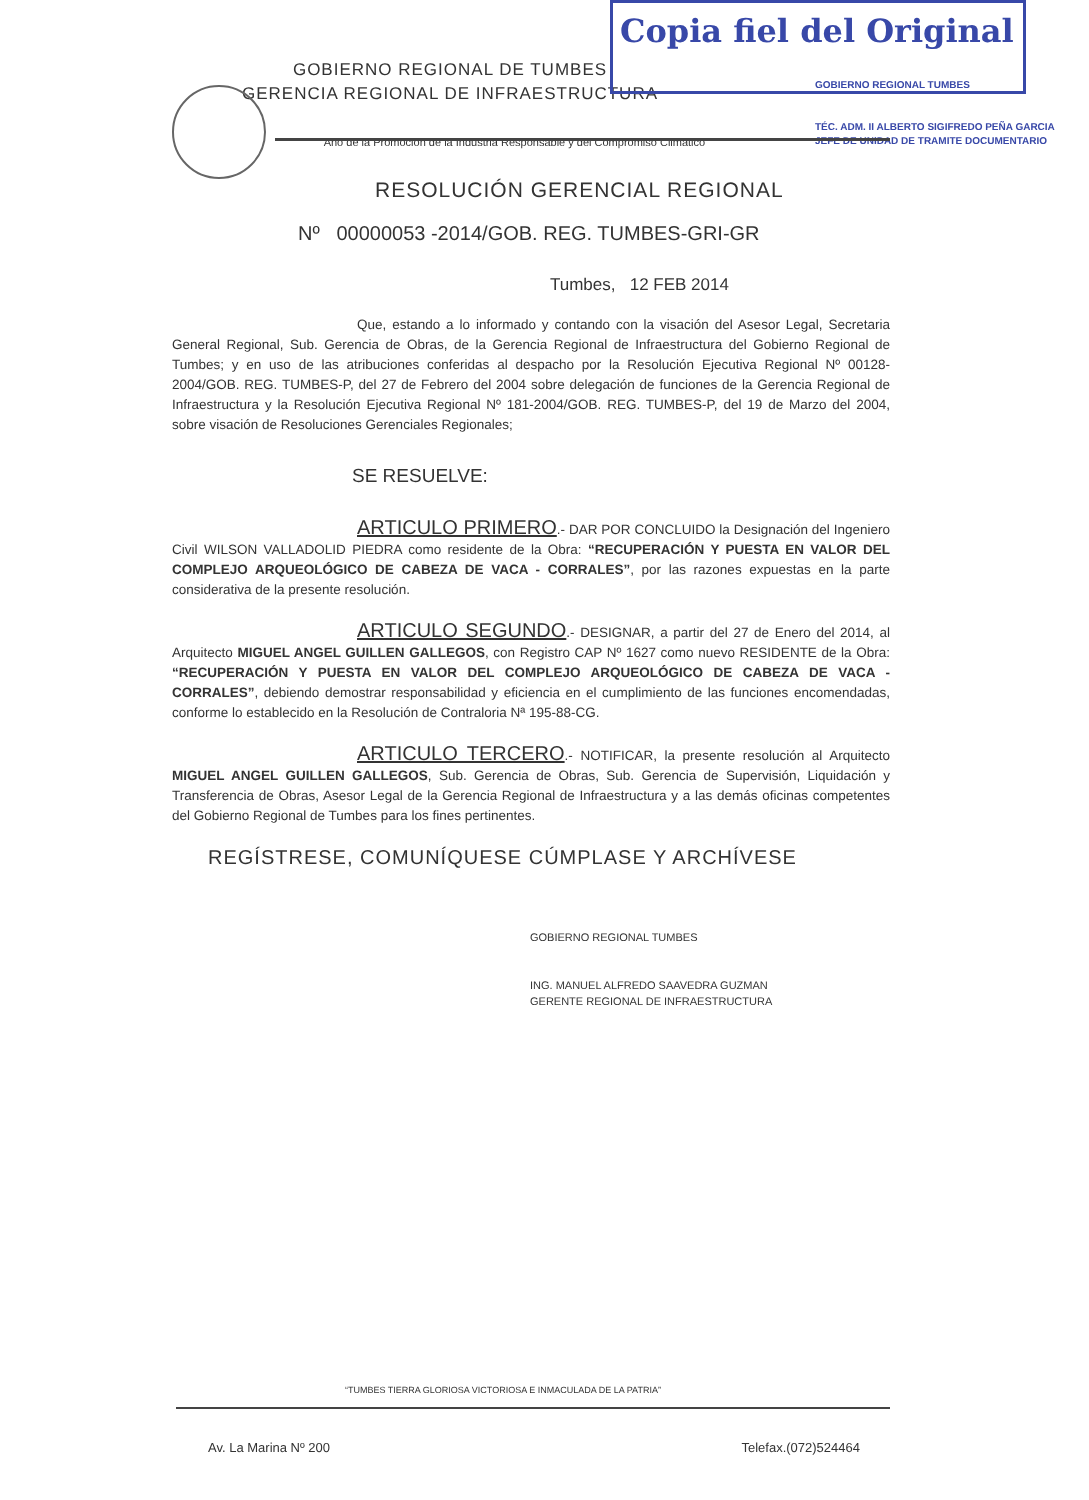Copia fiel del Original
GOBIERNO REGIONAL DE TUMBES
GERENCIA REGIONAL DE INFRAESTRUCTURA
“Año de la Promoción de la Industria Responsable y del Compromiso Climático”
GOBIERNO REGIONAL TUMBES
TÉC. ADM. II ALBERTO SIGIFREDO PEÑA GARCIA
JEFE DE UNIDAD DE TRAMITE DOCUMENTARIO
RESOLUCIÓN GERENCIAL REGIONAL
Nº 00000053 -2014/GOB. REG. TUMBES-GRI-GR
Tumbes, 12 FEB 2014
Que, estando a lo informado y contando con la visación del Asesor Legal, Secretaria General Regional, Sub. Gerencia de Obras, de la Gerencia Regional de Infraestructura del Gobierno Regional de Tumbes; y en uso de las atribuciones conferidas al despacho por la Resolución Ejecutiva Regional Nº 00128-2004/GOB. REG. TUMBES-P, del 27 de Febrero del 2004 sobre delegación de funciones de la Gerencia Regional de Infraestructura y la Resolución Ejecutiva Regional Nº 181-2004/GOB. REG. TUMBES-P, del 19 de Marzo del 2004, sobre visación de Resoluciones Gerenciales Regionales;
SE RESUELVE:
ARTICULO PRIMERO.- DAR POR CONCLUIDO la Designación del Ingeniero Civil WILSON VALLADOLID PIEDRA como residente de la Obra: “RECUPERACIÓN Y PUESTA EN VALOR DEL COMPLEJO ARQUEOLÓGICO DE CABEZA DE VACA - CORRALES”, por las razones expuestas en la parte considerativa de la presente resolución.
ARTICULO SEGUNDO.- DESIGNAR, a partir del 27 de Enero del 2014, al Arquitecto MIGUEL ANGEL GUILLEN GALLEGOS, con Registro CAP Nº 1627 como nuevo RESIDENTE de la Obra: “RECUPERACIÓN Y PUESTA EN VALOR DEL COMPLEJO ARQUEOLÓGICO DE CABEZA DE VACA - CORRALES”, debiendo demostrar responsabilidad y eficiencia en el cumplimiento de las funciones encomendadas, conforme lo establecido en la Resolución de Contraloria Nª 195-88-CG.
ARTICULO TERCERO.- NOTIFICAR, la presente resolución al Arquitecto MIGUEL ANGEL GUILLEN GALLEGOS, Sub. Gerencia de Obras, Sub. Gerencia de Supervisión, Liquidación y Transferencia de Obras, Asesor Legal de la Gerencia Regional de Infraestructura y a las demás oficinas competentes del Gobierno Regional de Tumbes para los fines pertinentes.
REGÍSTRESE, COMUNÍQUESE CÚMPLASE Y ARCHÍVESE
GOBIERNO REGIONAL TUMBES
ING. MANUEL ALFREDO SAAVEDRA GUZMAN
GERENTE REGIONAL DE INFRAESTRUCTURA
“TUMBES TIERRA GLORIOSA VICTORIOSA E INMACULADA DE LA PATRIA”
Av. La Marina Nº 200 Telefax.(072)524464